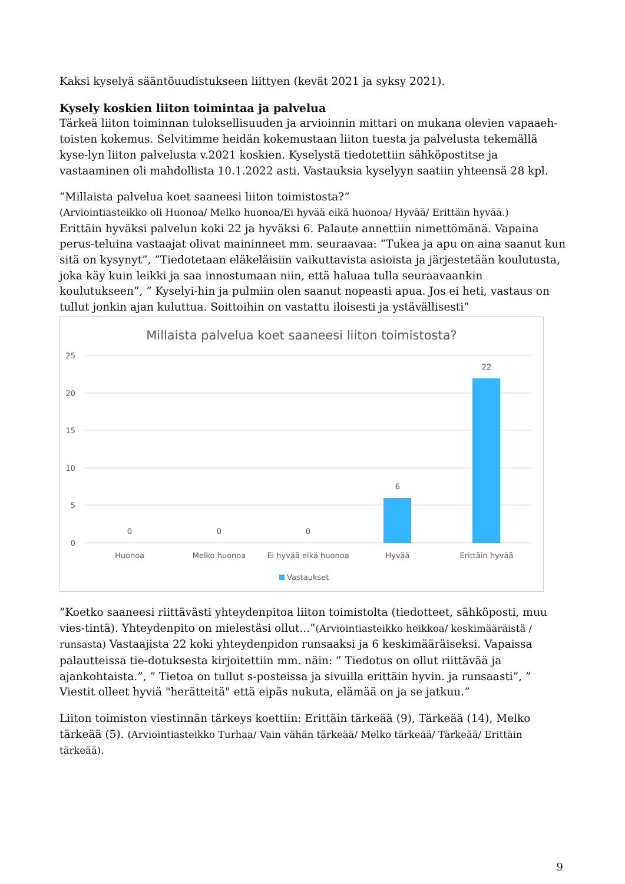Kaksi kyselyä sääntöuudistukseen liittyen (kevät 2021 ja syksy 2021).
Kysely koskien liiton toimintaa ja palvelua
Tärkeä liiton toiminnan tuloksellisuuden ja arvioinnin mittari on mukana olevien vapaaeh-toisten kokemus. Selvitimme heidän kokemustaan liiton tuesta ja palvelusta tekemällä kyse-lyn liiton palvelusta v.2021 koskien. Kyselystä tiedotettiin sähköpostitse ja vastaaminen oli mahdollista 10.1.2022 asti. Vastauksia kyselyyn saatiin yhteensä 28 kpl.
”Millaista palvelua koet saaneesi liiton toimistosta?”
(Arviointiasteikko oli Huonoa/ Melko huonoa/Ei hyvää eikä huonoa/ Hyvää/ Erittäin hyvää.)
Erittäin hyväksi palvelun koki 22 ja hyväksi 6. Palaute annettiin nimettömänä. Vapaina perus-teluina vastaajat olivat maininneet mm. seuraavaa: ”Tukea ja apu on aina saanut kun sitä on kysynyt”, ”Tiedotetaan eläkeläisiin vaikuttavista asioista ja järjestetään koulutusta, joka käy kuin leikki ja saa innostumaan niin, että haluaa tulla seuraavaankin koulutukseen”, ” Kyselyi-hin ja pulmiin olen saanut nopeasti apua. Jos ei heti, vastaus on tullut jonkin ajan kuluttua. Soittoihin on vastattu iloisesti ja ystävällisesti”
Millaista palvelua koet saaneesi liiton toimistosta?
25
20
15
10
5
0
0
0
0
6
22
Huonoa
Melko huonoa
Ei hyvää eikä huonoa
Hyvää
Erittäin hyvää
Vastaukset
”Koetko saaneesi riittävästi yhteydenpitoa liiton toimistolta (tiedotteet, sähköposti, muu vies-tintä). Yhteydenpito on mielestäsi ollut...”(Arviointiasteikko heikkoa/ keskimääräistä / runsasta) Vastaajista 22 koki yhteydenpidon runsaaksi ja 6 keskimääräiseksi. Vapaissa palautteissa tie-dotuksesta kirjoitettiin mm. näin: ” Tiedotus on ollut riittävää ja ajankohtaista.”, ” Tietoa on tullut s-posteissa ja sivuilla erittäin hyvin. ja runsaasti”, ” Viestit olleet hyviä "herätteitä" että eipäs nukuta, elämää on ja se jatkuu.”
Liiton toimiston viestinnän tärkeys koettiin: Erittäin tärkeää (9), Tärkeää (14), Melko tärkeää (5). (Arviointiasteikko Turhaa/ Vain vähän tärkeää/ Melko tärkeää/ Tärkeää/ Erittäin tärkeää).
9